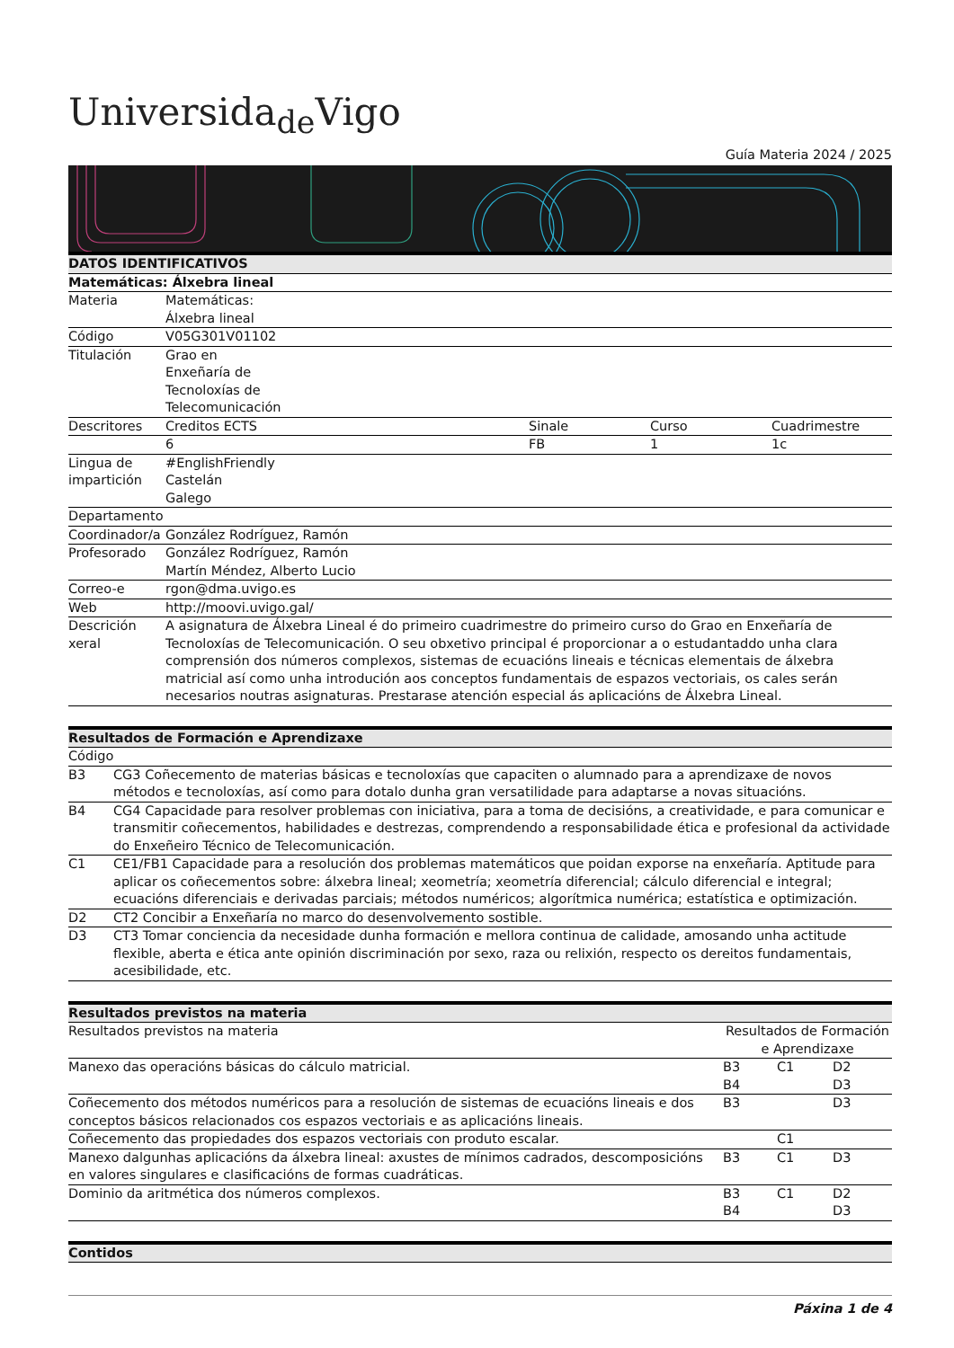Universida<sub>de</sub>Vigo
Guía Materia 2024 / 2025
| DATOS IDENTIFICATIVOS | | | | |
| --- | --- | --- | --- | --- |
| Matemáticas: Álxebra lineal | | | | |
| Materia | Matemáticas: Álxebra lineal | | | |
| Código | V05G301V01102 | | | |
| Titulación | Grao en Enxeñaría de Tecnoloxías de Telecomunicación | | | |
| Descritores | Creditos ECTS | Sinale | Curso | Cuadrimestre |
| | 6 | FB | 1 | 1c |
| Lingua de impartición | #EnglishFriendly Castelán Galego | | | |
| Departamento | | | | |
| Coordinador/a | González Rodríguez, Ramón | | | |
| Profesorado | González Rodríguez, Ramón Martín Méndez, Alberto Lucio | | | |
| Correo-e | rgon@dma.uvigo.es | | | |
| Web | http://moovi.uvigo.gal/ | | | |
| Descrición xeral | A asignatura de Álxebra Lineal é do primeiro cuadrimestre do primeiro curso do Grao en Enxeñaría de Tecnoloxías de Telecomunicación. O seu obxetivo principal é proporcionar a o estudantaddo unha clara comprensión dos números complexos, sistemas de ecuacións lineais e técnicas elementais de álxebra matricial así como unha introdución aos conceptos fundamentais de espazos vectoriais, os cales serán necesarios noutras asignaturas. Prestarase atención especial ás aplicacións de Álxebra Lineal. | | | |
| Resultados de Formación e Aprendizaxe | |
| --- | --- |
| Código | |
| B3 | CG3 Coñecemento de materias básicas e tecnoloxías que capaciten o alumnado para a aprendizaxe de novos métodos e tecnoloxías, así como para dotalo dunha gran versatilidade para adaptarse a novas situacións. |
| B4 | CG4 Capacidade para resolver problemas con iniciativa, para a toma de decisións, a creatividade, e para comunicar e transmitir coñecementos, habilidades e destrezas, comprendendo a responsabilidade ética e profesional da actividade do Enxeñeiro Técnico de Telecomunicación. |
| C1 | CE1/FB1 Capacidade para a resolución dos problemas matemáticos que poidan exporse na enxeñaría. Aptitude para aplicar os coñecementos sobre: álxebra lineal; xeometría; xeometría diferencial; cálculo diferencial e integral; ecuacións diferenciais e derivadas parciais; métodos numéricos; algorítmica numérica; estatística e optimización. |
| D2 | CT2 Concibir a Enxeñaría no marco do desenvolvemento sostible. |
| D3 | CT3 Tomar conciencia da necesidade dunha formación e mellora continua de calidade, amosando unha actitude flexible, aberta e ética ante opinión discriminación por sexo, raza ou relixión, respecto os dereitos fundamentais, acesibilidade, etc. |
| Resultados previstos na materia | | | |
| --- | --- | --- | --- |
| Resultados previstos na materia | Resultados de Formación e Aprendizaxe | | |
| Manexo das operacións básicas do cálculo matricial. | B3 B4 | C1 | D2 D3 |
| Coñecemento dos métodos numéricos para a resolución de sistemas de ecuacións lineais e dos conceptos básicos relacionados cos espazos vectoriais e as aplicacións lineais. | B3 | | D3 |
| Coñecemento das propiedades dos espazos vectoriais con produto escalar. | | C1 | |
| Manexo dalgunhas aplicacións da álxebra lineal: axustes de mínimos cadrados, descomposicións en valores singulares e clasificacións de formas cuadráticas. | B3 | C1 | D3 |
| Dominio da aritmética dos números complexos. | B3 B4 | C1 | D2 D3 |
| Contidos |
| --- |
Páxina 1 de 4